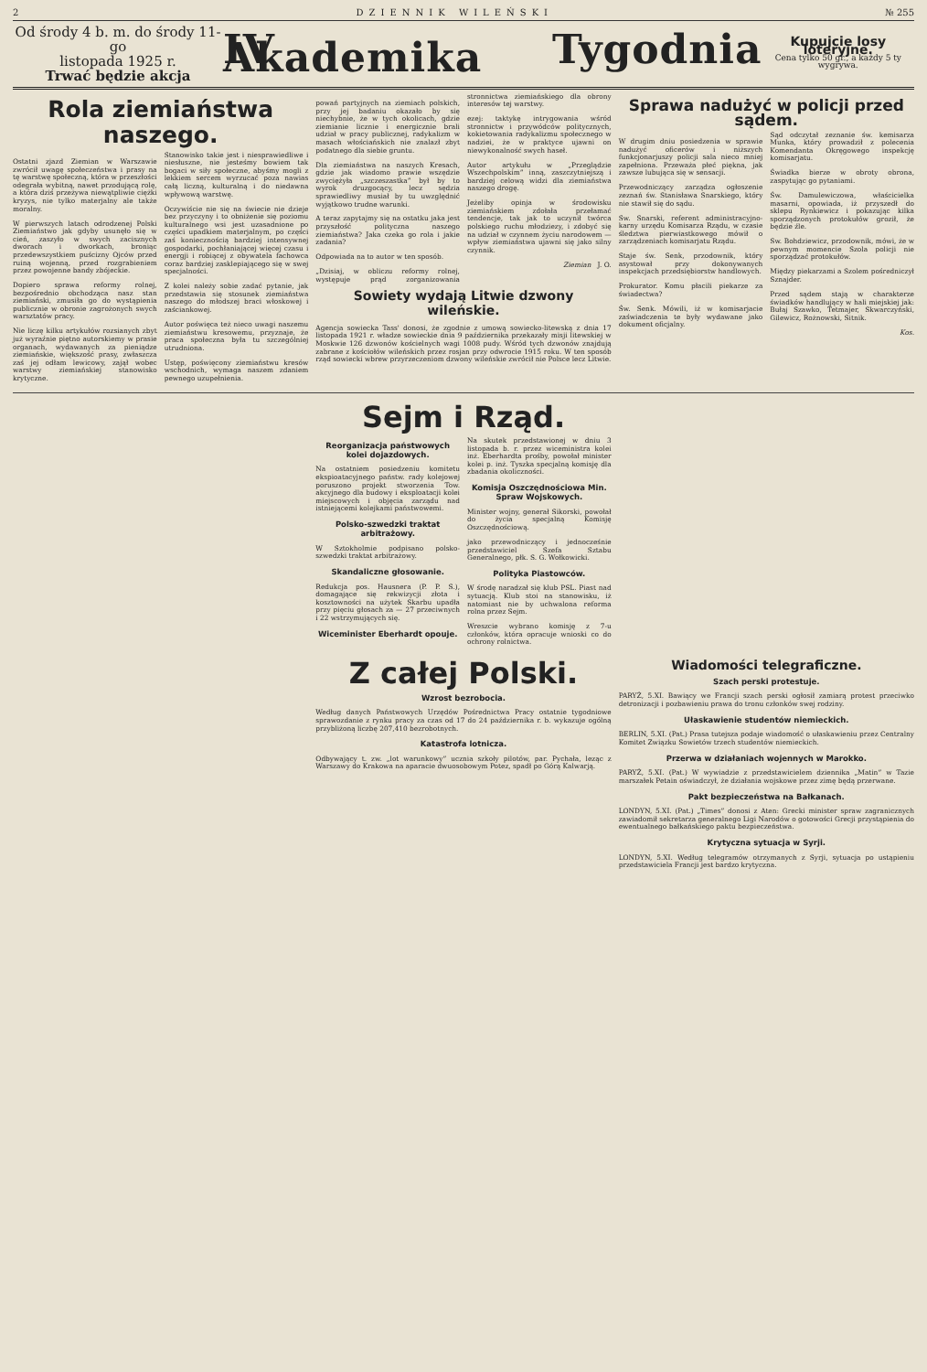2 DZIENNIK WILEŃSKI № 255
Od środy 4 b. m. do środy 11-go
listopada 1925 r.
Trwać będzie akcja
IV Tygodnia Akademika
Kupujcie losy loteryjne.
Cena tylko 50 gr., a każdy 5 ty wygrywa.
Rola ziemiaństwa naszego.
Ostatni zjazd Ziemian w Warszawie zwrócił uwagę społeczeństwa i prasy na tę warstwę społeczną, która w przeszłości odegrała wybitną, nawet przodującą rolę, a która dziś przeżywa niewątpliwie ciężki kryzys, nie tylko materjalny ale także moralny.
W pierwszych latach odrodzenej Polski Ziemiaństwo jak gdyby usunęło się w cień, zaszyło w swych zacisznych dworach i dworkach, broniąc przedewszystkiem puścizny Ojców przed ruiną wojenną, przed rozgrabieniem przez powojenne bandy zbójeckie.
Dopiero sprawa reformy rolnej, bezpośrednio obchodząca nasz stan ziemiański, zmusiła go do wystąpienia publicznie w obronie zagrożonych swych warsztatów pracy.
Nie liczę kilku artykułów rozsianych zbyt już wyraźnie piętno autorskiemy w prasie organach, wydawanych za pieniądze ziemiańskie, większość prasy, zwłaszcza zaś jej odłam lewicowy, zajął wobec warstwy ziemiańskiej stanowisko krytyczne.
Stanowisko takie jest i niesprawiedliwe i niesłuszne, nie jesteśmy bowiem tak bogaci w siły społeczne, abyśmy mogli z lekkiem sercem wyrzucać poza nawias całą liczną, kulturalną i do niedawna wpływową warstwę.
Oczywiście nie się na świecie nie dzieje bez przyczyny i to obniżenie się poziomu kulturalnego wsi jest uzasadnione po części upadkiem materjalnym, po części zaś koniecznością bardziej intensywnej gospodarki, pochłaniającej więcej czasu i energji i robiącej z obywatela fachowca coraz bardziej zasklepiającego się w swej specjalności.
Z kolei należy sobie zadać pytanie, jak przedstawia się stosunek ziemiaństwa naszego do młodszej braci włoskowej i zaściankowej.
Autor poświęca też nieco uwagi naszemu ziemiaństwu kresowemu, przyznaje, że praca społeczna była tu szczególniej utrudniona.
Ustęp, poświęcony ziemiaństwu kresów wschodnich, wymaga naszem zdaniem pewnego uzupełnienia.
powań partyjnych na ziemiach polskich, przy jej badaniu okazało by się niechybnie, że w tych okolicach, gdzie ziemianie licznie i energicznie brali udział w pracy publicznej, radykalizm w masach włościańskich nie znalazł zbyt podatnego dla siebie gruntu.
Dla ziemiaństwa na naszych Kresach, gdzie jak wiadomo prawie wszędzie zwyciężyła „szczeszastka” był by to wyrok druzgocący, lecz sędzia sprawiedliwy musiał by tu uwzględnić wyjątkowo trudne warunki.
A teraz zapytajmy się na ostatku jaka jest przyszłość polityczna naszego ziemiaństwa? Jaka czeka go rola i jakie zadania?
Odpowiada na to autor w ten sposób.
„Dzisiaj, w obliczu reformy rolnej, występuje prąd zorganizowania stronnictwa ziemiańskiego dla obrony interesów tej warstwy.
ezej: taktykę intrygowania wśród stronnictw i przywódców politycznych, kokietowania radykalizmu społecznego w nadziei, że w praktyce ujawni on niewykonalność swych haseł.
Autor artykułu w „Przeglądzie Wszechpolskim” inną, zaszczytniejszą i bardziej celową widzi dla ziemiaństwa naszego drogę.
Jeżeliby opinja w środowisku ziemiańskiem zdołała przełamać tendencje, tak jak to uczynił twórca polskiego ruchu młodziezy, i zdobyć się na udział w czynnem życiu narodowem — wpływ ziemiaństwa ujawni się jako silny czynnik.
Ziemian J. O.
Sowiety wydają Litwie dzwony wileńskie.
Agencja sowiecka Tass' donosi, że zgodnie z umową sowiecko-litewską z dnia 17 listopada 1921 r. władze sowieckie dnia 9 października przekazały misji litewskiej w Moskwie 126 dzwonów kościelnych wagi 1008 pudy. Wśród tych dzwonów znajdują zabrane z kościołów wileńskich przez rosjan przy odwrocie 1915 roku. W ten sposób rząd sowiecki wbrew przyrzeczeniom dzwony wileńskie zwrócił nie Polsce lecz Litwie.
Sprawa nadużyć w policji przed sądem.
W drugim dniu posiedzenia w sprawie nadużyć oficerów i niższych funkcjonarjuszy policji sala nieco mniej zapełniona. Przeważa płeć piękna, jak zawsze lubująca się w sensacji.
Przewodniczący zarządza ogłoszenie zeznań św. Stanisława Snarskiego, który nie stawił się do sądu.
Sw. Snarski, referent administracyjno-karny urzędu Komisarza Rządu, w czasie śledztwa pierwiastkowego mówił o zarządzeniach komisarjatu Rządu.
Staje św. Senk, przodownik, który asystował przy dokonywanych inspekcjach przedsiębiorstw handlowych.
Prokurator. Komu płacili piekarze za świadectwa?
Św. Senk. Mówili, iż w komisarjacie zaświadczenia te były wydawane jako dokument oficjalny.
Sąd odczytał zeznanie św. kemisarza Munka, który prowadził z polecenia Komendanta Okręgowego inspekcję komisarjatu.
Świadka bierze w obroty obrona, zaspytując go pytaniami.
Św. Damulewiczowa, właścicielka masarni, opowiada, iż przyszedł do sklepu Rynkiewicz i pokazując kilka sporządzonych protokułów groził, że będzie źle.
Sw. Bohdziewicz, przodownik, mówi, że w pewnym momencie Szola policji nie sporządzać protokułów.
Między piekarzami a Szolem pośredniczył Sznajder.
Przed sądem stają w charakterze świadków handlujący w hali miejskiej jak: Bułaj Szawko, Tetmajer, Skwarczyński, Gilewicz, Rożnowski, Sitnik.
Kos.
Sejm i Rząd.
Reorganizacja państwowych kolei dojazdowych.
Na ostatniem posiedzeniu komitetu ekspioatacyjnego państw. rady kolejowej poruszono projekt stworzenia Tow. akcyjnego dla budowy i eksploatacji kolei miejscowych i objęcia zarządu nad istniejącemi kolejkami państwowemi.
Polsko-szwedzki traktat arbitrażowy.
W Sztokholmie podpisano polsko-szwedzki traktat arbitrażowy.
Skandaliczne głosowanie.
Redukcja pos. Hausnera (P. P. S.), domagające się rekwizycji złota i kosztowności na użytek Skarbu upadła przy pięciu głosach za — 27 przeciwnych i 22 wstrzymujących się.
Wiceminister Eberhardt opouje.
Na skutek przedstawionej w dniu 3 listopada b. r. przez wiceministra kolei inż. Eberhardta prośby, powołał minister kolei p. inż. Tyszka specjalną komisję dla zbadania okoliczności.
Komisja Oszczędnościowa Min. Spraw Wojskowych.
Minister wojny, generał Sikorski, powołał do życia specjalną Komisję Oszczędnościową.
jako przewodniczący i jednocześnie przedstawiciel Szefa Sztabu Generalnego, płk. S. G. Wołkowicki.
Polityka Piastowców.
W środę naradzał się klub PSL. Piast nad sytuacją. Klub stoi na stanowisku, iż natomiast nie by uchwalona reforma rolna przez Sejm.
Wreszcie wybrano komisję z 7-u członków, która opracuje wnioski co do ochrony rolnictwa.
Z całej Polski.
Wzrost bezrobocia.
Według danych Państwowych Urzędów Pośrednictwa Pracy ostatnie tygodniowe sprawozdanie z rynku pracy za czas od 17 do 24 października r. b. wykazuje ogólną przybliżoną liczbę 207,410 bezrobotnych.
Katastrofa lotnicza.
Odbywający t. zw. „lot warunkowy” ucznia szkoły pilotów, par. Pychała, leząc z Warszawy do Krakowa na aparacie dwuosobowym Potez, spadł po Górą Kalwarją.
Wiadomości telegraficzne.
Szach perski protestuje.
PARYŻ, 5.XI. Bawiący we Francji szach perski ogłosił zamiarą protest przeciwko detronizacji i pozbawieniu prawa do tronu członków swej rodziny.
Ułaskawienie studentów niemieckich.
BERLIN, 5.XI. (Pat.) Prasa tutejsza podaje wiadomość o ułaskawieniu przez Centralny Komitet Związku Sowietów trzech studentów niemieckich.
Przerwa w działaniach wojennych w Marokko.
PARYŻ, 5.XI. (Pat.) W wywiadzie z przedstawicielem dziennika „Matin” w Tazie marszałek Petain oświadczył, że działania wojskowe przez zimę będą przerwane.
Pakt bezpieczeństwa na Bałkanach.
LONDYN, 5.XI. (Pat.) „Times” donosi z Aten: Grecki minister spraw zagranicznych zawiadomił sekretarza generalnego Ligi Narodów o gotowości Grecji przystąpienia do ewentualnego bałkańskiego paktu bezpieczeństwa.
Krytyczna sytuacja w Syrji.
LONDYN, 5.XI. Według telegramów otrzymanych z Syrji, sytuacja po ustąpieniu przedstawiciela Francji jest bardzo krytyczna.